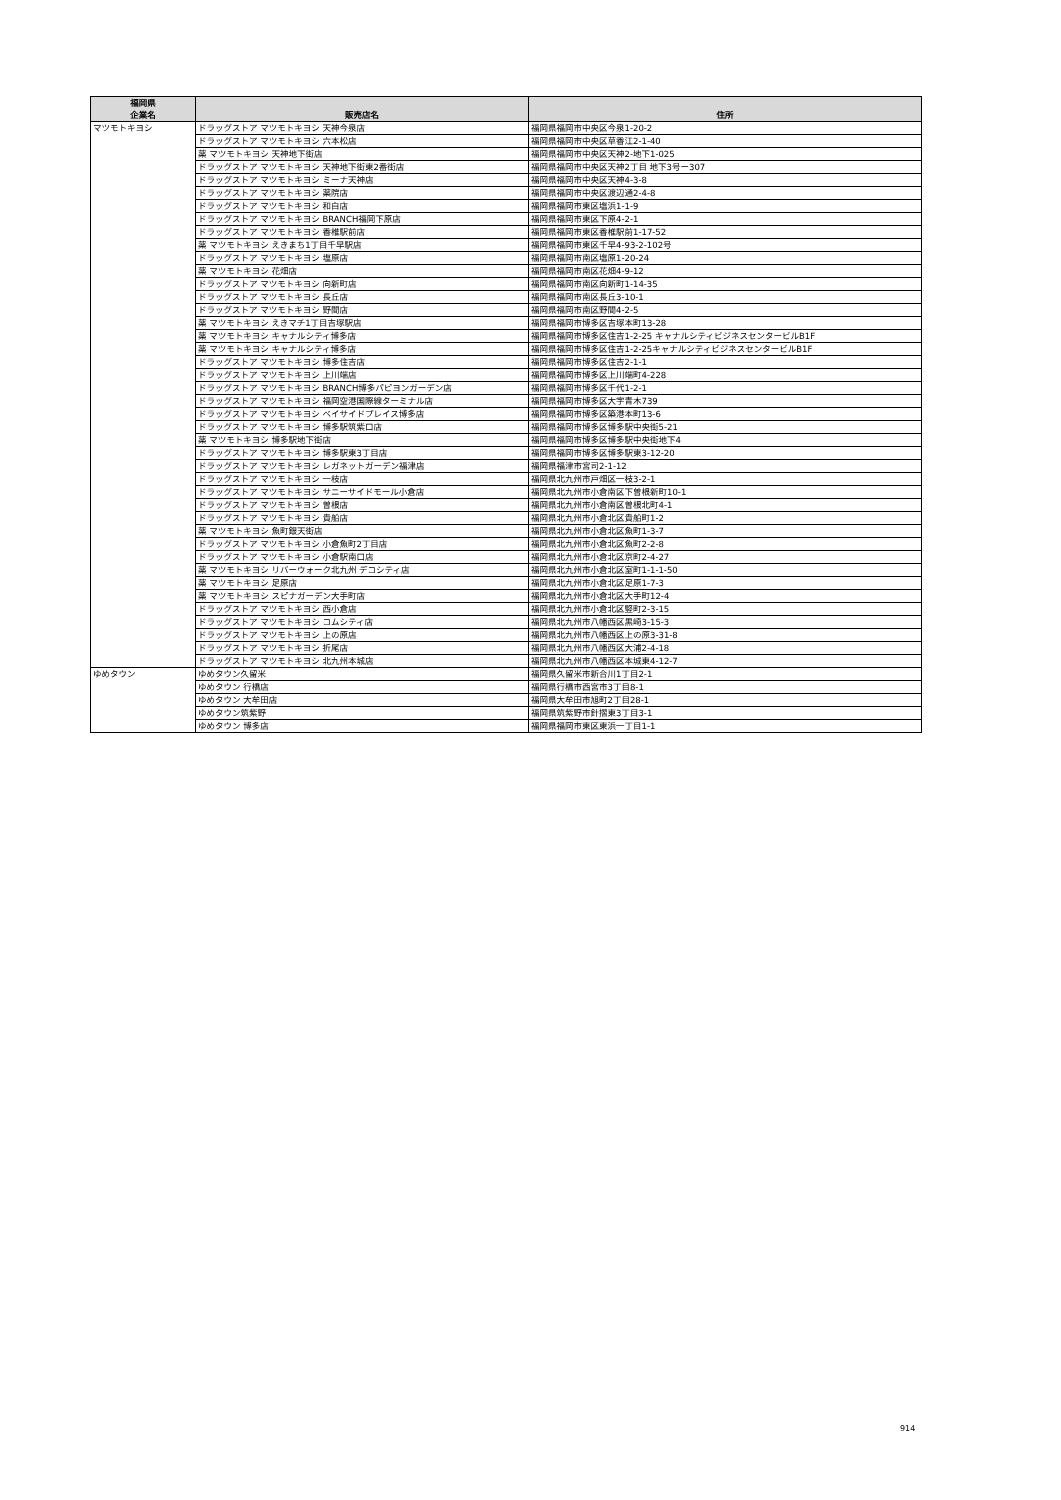| 福岡県 企業名 | 販売店名 | 住所 |
| --- | --- | --- |
| マツモトキヨシ | ドラッグストア マツモトキヨシ 天神今泉店 | 福岡県福岡市中央区今泉1-20-2 |
| | ドラッグストア マツモトキヨシ 六本松店 | 福岡県福岡市中央区草香江2-1-40 |
| | 薬 マツモトキヨシ 天神地下街店 | 福岡県福岡市中央区天神2-地下1-025 |
| | ドラッグストア マツモトキヨシ 天神地下街東2番街店 | 福岡県福岡市中央区天神2丁目 地下3号ー307 |
| | ドラッグストア マツモトキヨシ ミーナ天神店 | 福岡県福岡市中央区天神4-3-8 |
| | ドラッグストア マツモトキヨシ 薬院店 | 福岡県福岡市中央区渡辺通2-4-8 |
| | ドラッグストア マツモトキヨシ 和白店 | 福岡県福岡市東区塩浜1-1-9 |
| | ドラッグストア マツモトキヨシ BRANCH福岡下原店 | 福岡県福岡市東区下原4-2-1 |
| | ドラッグストア マツモトキヨシ 香椎駅前店 | 福岡県福岡市東区香椎駅前1-17-52 |
| | 薬 マツモトキヨシ えきまち1丁目千早駅店 | 福岡県福岡市東区千早4-93-2-102号 |
| | ドラッグストア マツモトキヨシ 塩原店 | 福岡県福岡市南区塩原1-20-24 |
| | 薬 マツモトキヨシ 花畑店 | 福岡県福岡市南区花畑4-9-12 |
| | ドラッグストア マツモトキヨシ 向新町店 | 福岡県福岡市南区向新町1-14-35 |
| | ドラッグストア マツモトキヨシ 長丘店 | 福岡県福岡市南区長丘3-10-1 |
| | ドラッグストア マツモトキヨシ 野間店 | 福岡県福岡市南区野間4-2-5 |
| | 薬 マツモトキヨシ えきマチ1丁目吉塚駅店 | 福岡県福岡市博多区吉塚本町13-28 |
| | 薬 マツモトキヨシ キャナルシティ博多店 | 福岡県福岡市博多区住吉1-2-25 キャナルシティビジネスセンタービルB1F |
| | 薬 マツモトキヨシ キャナルシティ博多店 | 福岡県福岡市博多区住吉1-2-25キャナルシティビジネスセンタービルB1F |
| | ドラッグストア マツモトキヨシ 博多住吉店 | 福岡県福岡市博多区住吉2-1-1 |
| | ドラッグストア マツモトキヨシ 上川端店 | 福岡県福岡市博多区上川端町4-228 |
| | ドラッグストア マツモトキヨシ BRANCH博多パピヨンガーデン店 | 福岡県福岡市博多区千代1-2-1 |
| | ドラッグストア マツモトキヨシ 福岡空港国際線ターミナル店 | 福岡県福岡市博多区大字青木739 |
| | ドラッグストア マツモトキヨシ ベイサイドプレイス博多店 | 福岡県福岡市博多区築港本町13-6 |
| | ドラッグストア マツモトキヨシ 博多駅筑紫口店 | 福岡県福岡市博多区博多駅中央街5-21 |
| | 薬 マツモトキヨシ 博多駅地下街店 | 福岡県福岡市博多区博多駅中央街地下4 |
| | ドラッグストア マツモトキヨシ 博多駅東3丁目店 | 福岡県福岡市博多区博多駅東3-12-20 |
| | ドラッグストア マツモトキヨシ レガネットガーデン福津店 | 福岡県福津市宮司2-1-12 |
| | ドラッグストア マツモトキヨシ 一枝店 | 福岡県北九州市戸畑区一枝3-2-1 |
| | ドラッグストア マツモトキヨシ サニーサイドモール小倉店 | 福岡県北九州市小倉南区下曽根新町10-1 |
| | ドラッグストア マツモトキヨシ 曽根店 | 福岡県北九州市小倉南区曽根北町4-1 |
| | ドラッグストア マツモトキヨシ 貴船店 | 福岡県北九州市小倉北区貴船町1-2 |
| | 薬 マツモトキヨシ 魚町銀天街店 | 福岡県北九州市小倉北区魚町1-3-7 |
| | ドラッグストア マツモトキヨシ 小倉魚町2丁目店 | 福岡県北九州市小倉北区魚町2-2-8 |
| | ドラッグストア マツモトキヨシ 小倉駅南口店 | 福岡県北九州市小倉北区京町2-4-27 |
| | 薬 マツモトキヨシ リバーウォーク北九州 デコシティ店 | 福岡県北九州市小倉北区室町1-1-1-50 |
| | 薬 マツモトキヨシ 足原店 | 福岡県北九州市小倉北区足原1-7-3 |
| | 薬 マツモトキヨシ スピナガーデン大手町店 | 福岡県北九州市小倉北区大手町12-4 |
| | ドラッグストア マツモトキヨシ 西小倉店 | 福岡県北九州市小倉北区竪町2-3-15 |
| | ドラッグストア マツモトキヨシ コムシティ店 | 福岡県北九州市八幡西区黒崎3-15-3 |
| | ドラッグストア マツモトキヨシ 上の原店 | 福岡県北九州市八幡西区上の原3-31-8 |
| | ドラッグストア マツモトキヨシ 折尾店 | 福岡県北九州市八幡西区大浦2-4-18 |
| | ドラッグストア マツモトキヨシ 北九州本城店 | 福岡県北九州市八幡西区本城東4-12-7 |
| ゆめタウン | ゆめタウン久留米 | 福岡県久留米市新合川1丁目2-1 |
| | ゆめタウン 行橋店 | 福岡県行橋市西宮市3丁目8-1 |
| | ゆめタウン 大牟田店 | 福岡県大牟田市旭町2丁目28-1 |
| | ゆめタウン筑紫野 | 福岡県筑紫野市針摺東3丁目3-1 |
| | ゆめタウン 博多店 | 福岡県福岡市東区東浜一丁目1-1 |
914